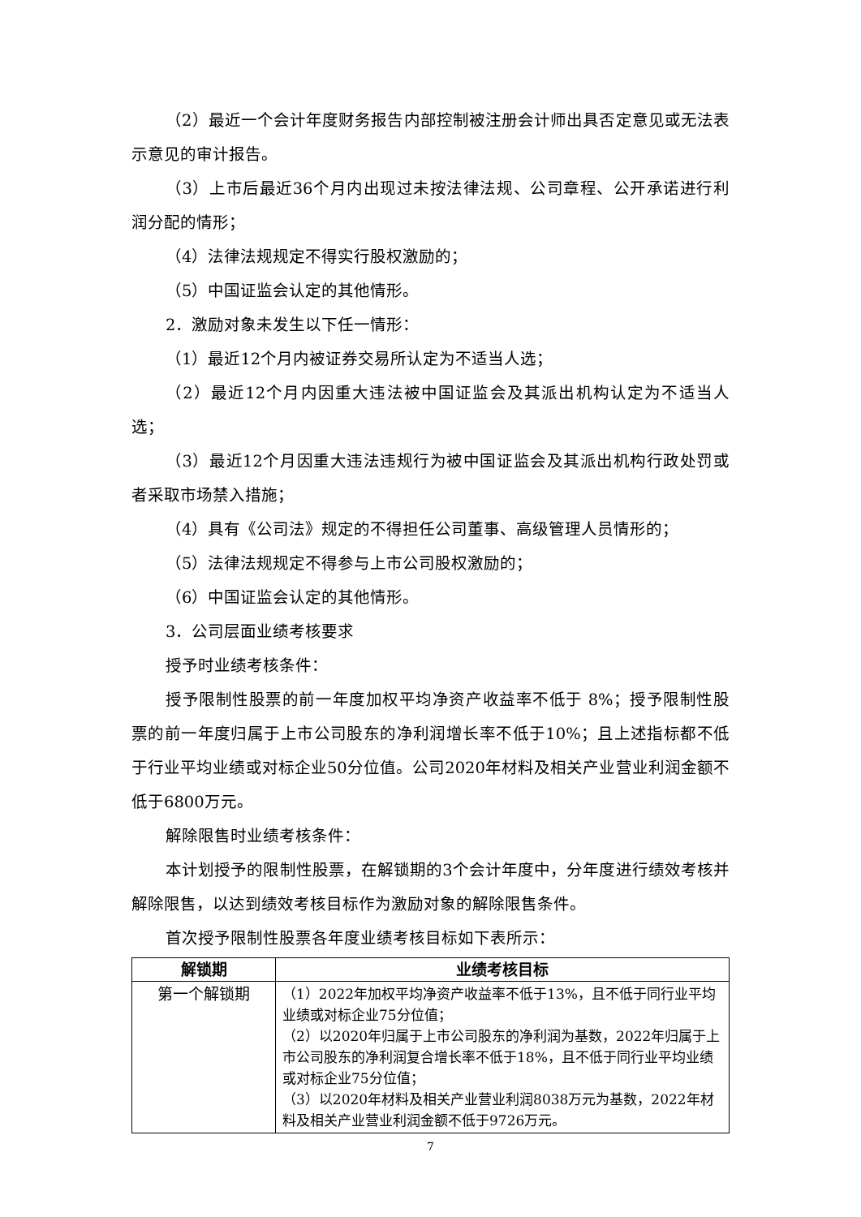（2）最近一个会计年度财务报告内部控制被注册会计师出具否定意见或无法表示意见的审计报告。
（3）上市后最近36个月内出现过未按法律法规、公司章程、公开承诺进行利润分配的情形；
（4）法律法规规定不得实行股权激励的；
（5）中国证监会认定的其他情形。
2．激励对象未发生以下任一情形：
（1）最近12个月内被证券交易所认定为不适当人选；
（2）最近12个月内因重大违法被中国证监会及其派出机构认定为不适当人选；
（3）最近12个月因重大违法违规行为被中国证监会及其派出机构行政处罚或者采取市场禁入措施；
（4）具有《公司法》规定的不得担任公司董事、高级管理人员情形的；
（5）法律法规规定不得参与上市公司股权激励的；
（6）中国证监会认定的其他情形。
3．公司层面业绩考核要求
授予时业绩考核条件：
授予限制性股票的前一年度加权平均净资产收益率不低于 8%；授予限制性股票的前一年度归属于上市公司股东的净利润增长率不低于10%；且上述指标都不低于行业平均业绩或对标企业50分位值。公司2020年材料及相关产业营业利润金额不低于6800万元。
解除限售时业绩考核条件：
本计划授予的限制性股票，在解锁期的3个会计年度中，分年度进行绩效考核并解除限售，以达到绩效考核目标作为激励对象的解除限售条件。
首次授予限制性股票各年度业绩考核目标如下表所示：
| 解锁期 | 业绩考核目标 |
| --- | --- |
| 第一个解锁期 | （1）2022年加权平均净资产收益率不低于13%，且不低于同行业平均业绩或对标企业75分位值； （2）以2020年归属于上市公司股东的净利润为基数，2022年归属于上市公司股东的净利润复合增长率不低于18%，且不低于同行业平均业绩或对标企业75分位值； （3）以2020年材料及相关产业营业利润8038万元为基数，2022年材料及相关产业营业利润金额不低于9726万元。 |
7